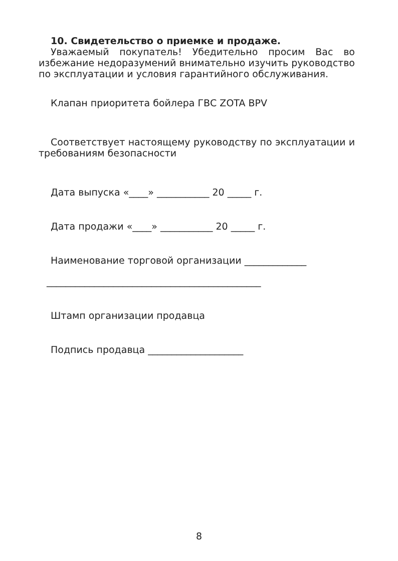10. Свидетельство о приемке и продаже.
Уважаемый покупатель! Убедительно просим Вас во избежание недоразумений внимательно изучить руководство по эксплуатации и условия гарантийного обслуживания.
Клапан приоритета бойлера ГВС ZOTA BPV
Соответствует настоящему руководству по эксплуатации и требованиям безопасности
Дата выпуска «____» ___________ 20 _____ г.
Дата продажи «____» ___________ 20 _____ г.
Наименование торговой организации _____________
_____________________________________________
Штамп организации продавца
Подпись продавца ____________________
8